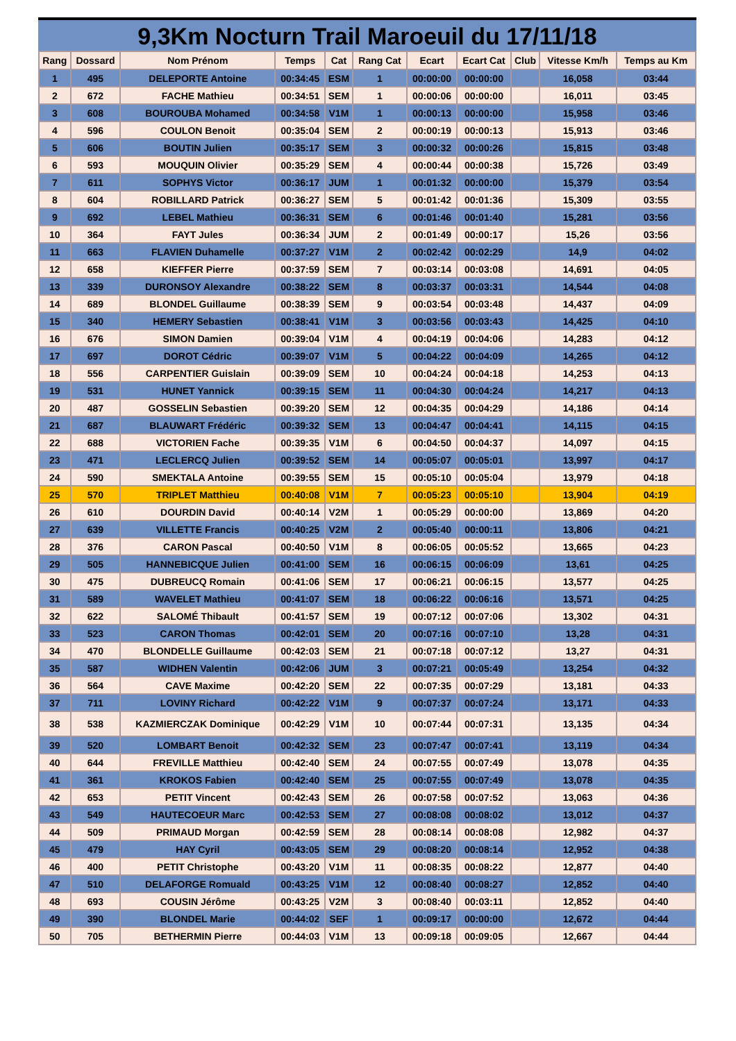9,3Km Nocturn Trail Maroeuil du 17/11/18
| Rang | Dossard | Nom Prénom | Temps | Cat | Rang Cat | Ecart | Ecart Cat | Club | Vitesse Km/h | Temps au Km |
| --- | --- | --- | --- | --- | --- | --- | --- | --- | --- | --- |
| 1 | 495 | DELEPORTE Antoine | 00:34:45 | ESM | 1 | 00:00:00 | 00:00:00 | | 16,058 | 03:44 |
| 2 | 672 | FACHE Mathieu | 00:34:51 | SEM | 1 | 00:00:06 | 00:00:00 | | 16,011 | 03:45 |
| 3 | 608 | BOUROUBA Mohamed | 00:34:58 | V1M | 1 | 00:00:13 | 00:00:00 | | 15,958 | 03:46 |
| 4 | 596 | COULON Benoit | 00:35:04 | SEM | 2 | 00:00:19 | 00:00:13 | | 15,913 | 03:46 |
| 5 | 606 | BOUTIN Julien | 00:35:17 | SEM | 3 | 00:00:32 | 00:00:26 | | 15,815 | 03:48 |
| 6 | 593 | MOUQUIN Olivier | 00:35:29 | SEM | 4 | 00:00:44 | 00:00:38 | | 15,726 | 03:49 |
| 7 | 611 | SOPHYS Victor | 00:36:17 | JUM | 1 | 00:01:32 | 00:00:00 | | 15,379 | 03:54 |
| 8 | 604 | ROBILLARD Patrick | 00:36:27 | SEM | 5 | 00:01:42 | 00:01:36 | | 15,309 | 03:55 |
| 9 | 692 | LEBEL Mathieu | 00:36:31 | SEM | 6 | 00:01:46 | 00:01:40 | | 15,281 | 03:56 |
| 10 | 364 | FAYT Jules | 00:36:34 | JUM | 2 | 00:01:49 | 00:00:17 | | 15,26 | 03:56 |
| 11 | 663 | FLAVIEN Duhamelle | 00:37:27 | V1M | 2 | 00:02:42 | 00:02:29 | | 14,9 | 04:02 |
| 12 | 658 | KIEFFER Pierre | 00:37:59 | SEM | 7 | 00:03:14 | 00:03:08 | | 14,691 | 04:05 |
| 13 | 339 | DURONSOY Alexandre | 00:38:22 | SEM | 8 | 00:03:37 | 00:03:31 | | 14,544 | 04:08 |
| 14 | 689 | BLONDEL Guillaume | 00:38:39 | SEM | 9 | 00:03:54 | 00:03:48 | | 14,437 | 04:09 |
| 15 | 340 | HEMERY Sebastien | 00:38:41 | V1M | 3 | 00:03:56 | 00:03:43 | | 14,425 | 04:10 |
| 16 | 676 | SIMON Damien | 00:39:04 | V1M | 4 | 00:04:19 | 00:04:06 | | 14,283 | 04:12 |
| 17 | 697 | DOROT Cédric | 00:39:07 | V1M | 5 | 00:04:22 | 00:04:09 | | 14,265 | 04:12 |
| 18 | 556 | CARPENTIER Guislain | 00:39:09 | SEM | 10 | 00:04:24 | 00:04:18 | | 14,253 | 04:13 |
| 19 | 531 | HUNET Yannick | 00:39:15 | SEM | 11 | 00:04:30 | 00:04:24 | | 14,217 | 04:13 |
| 20 | 487 | GOSSELIN Sebastien | 00:39:20 | SEM | 12 | 00:04:35 | 00:04:29 | | 14,186 | 04:14 |
| 21 | 687 | BLAUWART Frédéric | 00:39:32 | SEM | 13 | 00:04:47 | 00:04:41 | | 14,115 | 04:15 |
| 22 | 688 | VICTORIEN Fache | 00:39:35 | V1M | 6 | 00:04:50 | 00:04:37 | | 14,097 | 04:15 |
| 23 | 471 | LECLERCQ Julien | 00:39:52 | SEM | 14 | 00:05:07 | 00:05:01 | | 13,997 | 04:17 |
| 24 | 590 | SMEKTALA Antoine | 00:39:55 | SEM | 15 | 00:05:10 | 00:05:04 | | 13,979 | 04:18 |
| 25 | 570 | TRIPLET Matthieu | 00:40:08 | V1M | 7 | 00:05:23 | 00:05:10 | | 13,904 | 04:19 |
| 26 | 610 | DOURDIN David | 00:40:14 | V2M | 1 | 00:05:29 | 00:00:00 | | 13,869 | 04:20 |
| 27 | 639 | VILLETTE Francis | 00:40:25 | V2M | 2 | 00:05:40 | 00:00:11 | | 13,806 | 04:21 |
| 28 | 376 | CARON Pascal | 00:40:50 | V1M | 8 | 00:06:05 | 00:05:52 | | 13,665 | 04:23 |
| 29 | 505 | HANNEBICQUE Julien | 00:41:00 | SEM | 16 | 00:06:15 | 00:06:09 | | 13,61 | 04:25 |
| 30 | 475 | DUBREUCQ Romain | 00:41:06 | SEM | 17 | 00:06:21 | 00:06:15 | | 13,577 | 04:25 |
| 31 | 589 | WAVELET Mathieu | 00:41:07 | SEM | 18 | 00:06:22 | 00:06:16 | | 13,571 | 04:25 |
| 32 | 622 | SALOMÉ Thibault | 00:41:57 | SEM | 19 | 00:07:12 | 00:07:06 | | 13,302 | 04:31 |
| 33 | 523 | CARON Thomas | 00:42:01 | SEM | 20 | 00:07:16 | 00:07:10 | | 13,28 | 04:31 |
| 34 | 470 | BLONDELLE Guillaume | 00:42:03 | SEM | 21 | 00:07:18 | 00:07:12 | | 13,27 | 04:31 |
| 35 | 587 | WIDHEN Valentin | 00:42:06 | JUM | 3 | 00:07:21 | 00:05:49 | | 13,254 | 04:32 |
| 36 | 564 | CAVE Maxime | 00:42:20 | SEM | 22 | 00:07:35 | 00:07:29 | | 13,181 | 04:33 |
| 37 | 711 | LOVINY Richard | 00:42:22 | V1M | 9 | 00:07:37 | 00:07:24 | | 13,171 | 04:33 |
| 38 | 538 | KAZMIERCZAK Dominique | 00:42:29 | V1M | 10 | 00:07:44 | 00:07:31 | | 13,135 | 04:34 |
| 39 | 520 | LOMBART Benoit | 00:42:32 | SEM | 23 | 00:07:47 | 00:07:41 | | 13,119 | 04:34 |
| 40 | 644 | FREVILLE Matthieu | 00:42:40 | SEM | 24 | 00:07:55 | 00:07:49 | | 13,078 | 04:35 |
| 41 | 361 | KROKOS Fabien | 00:42:40 | SEM | 25 | 00:07:55 | 00:07:49 | | 13,078 | 04:35 |
| 42 | 653 | PETIT Vincent | 00:42:43 | SEM | 26 | 00:07:58 | 00:07:52 | | 13,063 | 04:36 |
| 43 | 549 | HAUTECOEUR Marc | 00:42:53 | SEM | 27 | 00:08:08 | 00:08:02 | | 13,012 | 04:37 |
| 44 | 509 | PRIMAUD Morgan | 00:42:59 | SEM | 28 | 00:08:14 | 00:08:08 | | 12,982 | 04:37 |
| 45 | 479 | HAY Cyril | 00:43:05 | SEM | 29 | 00:08:20 | 00:08:14 | | 12,952 | 04:38 |
| 46 | 400 | PETIT Christophe | 00:43:20 | V1M | 11 | 00:08:35 | 00:08:22 | | 12,877 | 04:40 |
| 47 | 510 | DELAFORGE Romuald | 00:43:25 | V1M | 12 | 00:08:40 | 00:08:27 | | 12,852 | 04:40 |
| 48 | 693 | COUSIN Jérôme | 00:43:25 | V2M | 3 | 00:08:40 | 00:03:11 | | 12,852 | 04:40 |
| 49 | 390 | BLONDEL Marie | 00:44:02 | SEF | 1 | 00:09:17 | 00:00:00 | | 12,672 | 04:44 |
| 50 | 705 | BETHERMIN Pierre | 00:44:03 | V1M | 13 | 00:09:18 | 00:09:05 | | 12,667 | 04:44 |